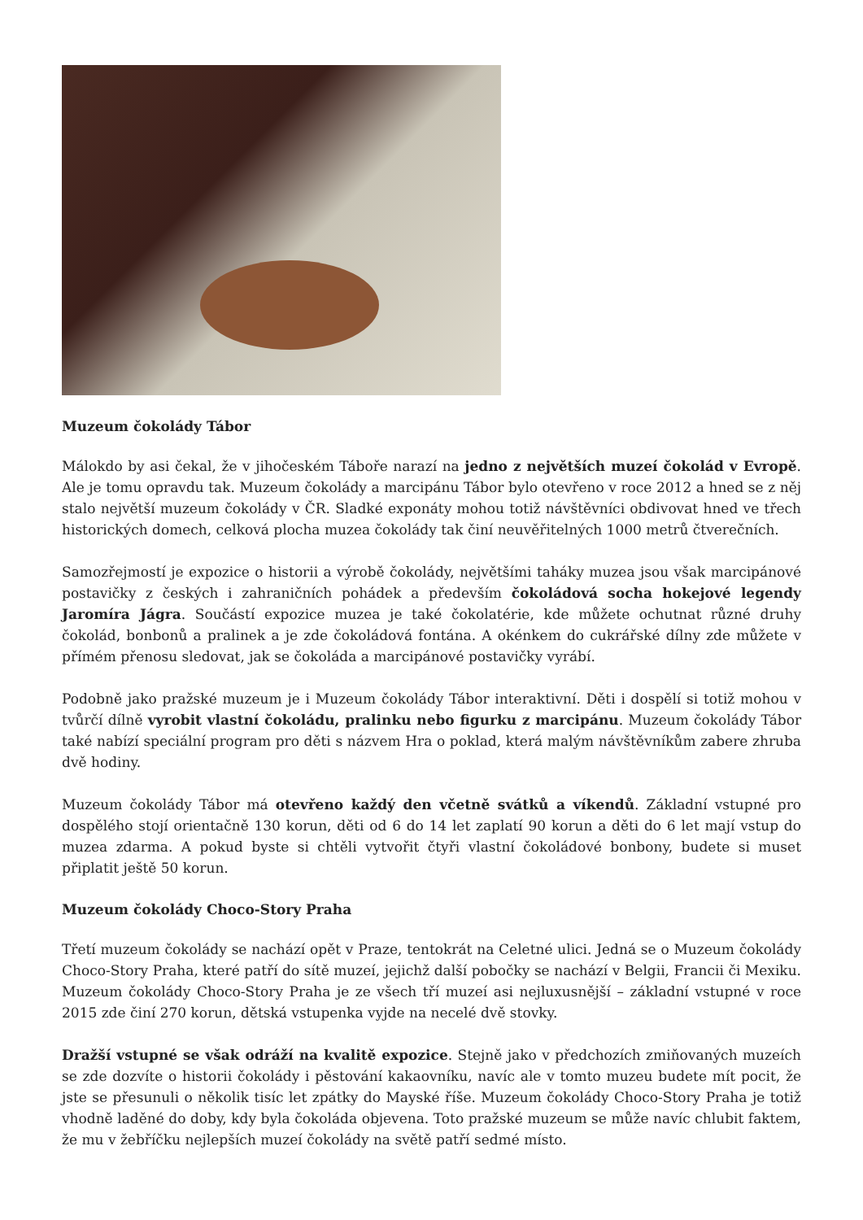Muzeum čokolády Tábor
Málokdo by asi čekal, že v jihočeském Táboře narazí na jedno z největších muzeí čokolád v Evropě. Ale je tomu opravdu tak. Muzeum čokolády a marcipánu Tábor bylo otevřeno v roce 2012 a hned se z něj stalo největší muzeum čokolády v ČR. Sladké exponáty mohou totiž návštěvníci obdivovat hned ve třech historických domech, celková plocha muzea čokolády tak činí neuvěřitelných 1000 metrů čtverečních.
Samozřejmostí je expozice o historii a výrobě čokolády, největšími taháky muzea jsou však marcipánové postavičky z českých i zahraničních pohádek a především čokoládová socha hokejové legendy Jaromíra Jágra. Součástí expozice muzea je také čokolatérie, kde můžete ochutnat různé druhy čokolád, bonbonů a pralinek a je zde čokoládová fontána. A okénkem do cukrářské dílny zde můžete v přímém přenosu sledovat, jak se čokoláda a marcipánové postavičky vyrábí.
Podobně jako pražské muzeum je i Muzeum čokolády Tábor interaktivní. Děti i dospělí si totiž mohou v tvůrčí dílně vyrobit vlastní čokoládu, pralinku nebo figurku z marcipánu. Muzeum čokolády Tábor také nabízí speciální program pro děti s názvem Hra o poklad, která malým návštěvníkům zabere zhruba dvě hodiny.
Muzeum čokolády Tábor má otevřeno každý den včetně svátků a víkendů. Základní vstupné pro dospělého stojí orientačně 130 korun, děti od 6 do 14 let zaplatí 90 korun a děti do 6 let mají vstup do muzea zdarma. A pokud byste si chtěli vytvořit čtyři vlastní čokoládové bonbony, budete si muset připlatit ještě 50 korun.
Muzeum čokolády Choco-Story Praha
Třetí muzeum čokolády se nachází opět v Praze, tentokrát na Celetné ulici. Jedná se o Muzeum čokolády Choco-Story Praha, které patří do sítě muzeí, jejichž další pobočky se nachází v Belgii, Francii či Mexiku. Muzeum čokolády Choco-Story Praha je ze všech tří muzeí asi nejluxusnější – základní vstupné v roce 2015 zde činí 270 korun, dětská vstupenka vyjde na necelé dvě stovky.
Dražší vstupné se však odráží na kvalitě expozice. Stejně jako v předchozích zmiňovaných muzeích se zde dozvíte o historii čokolády i pěstování kakaovníku, navíc ale v tomto muzeu budete mít pocit, že jste se přesunuli o několik tisíc let zpátky do Mayské říše. Muzeum čokolády Choco-Story Praha je totiž vhodně laděné do doby, kdy byla čokoláda objevena. Toto pražské muzeum se může navíc chlubit faktem, že mu v žebříčku nejlepších muzeí čokolády na světě patří sedmé místo.